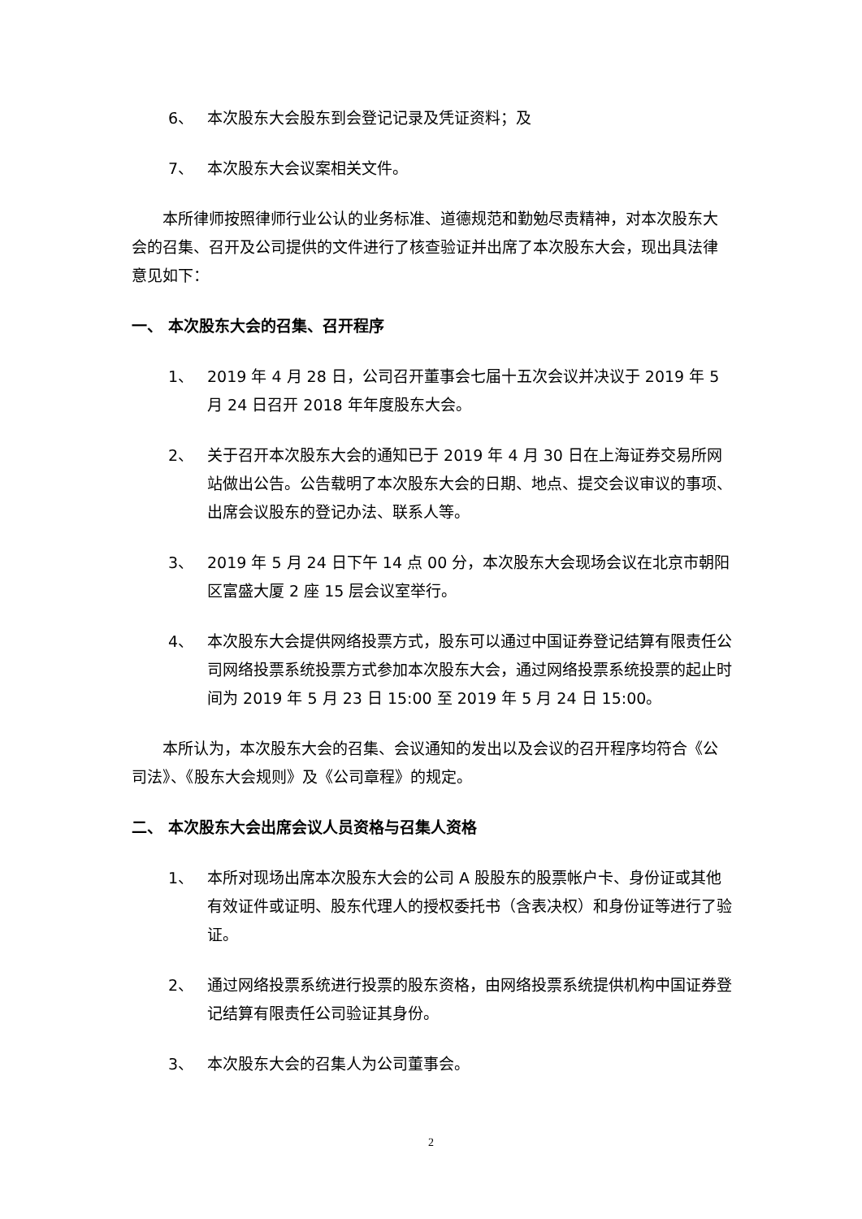6、 本次股东大会股东到会登记记录及凭证资料；及
7、 本次股东大会议案相关文件。
本所律师按照律师行业公认的业务标准、道德规范和勤勉尽责精神，对本次股东大会的召集、召开及公司提供的文件进行了核查验证并出席了本次股东大会，现出具法律意见如下：
一、 本次股东大会的召集、召开程序
1、 2019 年 4 月 28 日，公司召开董事会七届十五次会议并决议于 2019 年 5 月 24 日召开 2018 年年度股东大会。
2、 关于召开本次股东大会的通知已于 2019 年 4 月 30 日在上海证券交易所网站做出公告。公告载明了本次股东大会的日期、地点、提交会议审议的事项、出席会议股东的登记办法、联系人等。
3、 2019 年 5 月 24 日下午 14 点 00 分，本次股东大会现场会议在北京市朝阳区富盛大厦 2 座 15 层会议室举行。
4、 本次股东大会提供网络投票方式，股东可以通过中国证券登记结算有限责任公司网络投票系统投票方式参加本次股东大会，通过网络投票系统投票的起止时间为 2019 年 5 月 23 日 15:00 至 2019 年 5 月 24 日 15:00。
本所认为，本次股东大会的召集、会议通知的发出以及会议的召开程序均符合《公司法》、《股东大会规则》及《公司章程》的规定。
二、 本次股东大会出席会议人员资格与召集人资格
1、 本所对现场出席本次股东大会的公司 A 股股东的股票帐户卡、身份证或其他有效证件或证明、股东代理人的授权委托书（含表决权）和身份证等进行了验证。
2、 通过网络投票系统进行投票的股东资格，由网络投票系统提供机构中国证券登记结算有限责任公司验证其身份。
3、 本次股东大会的召集人为公司董事会。
2